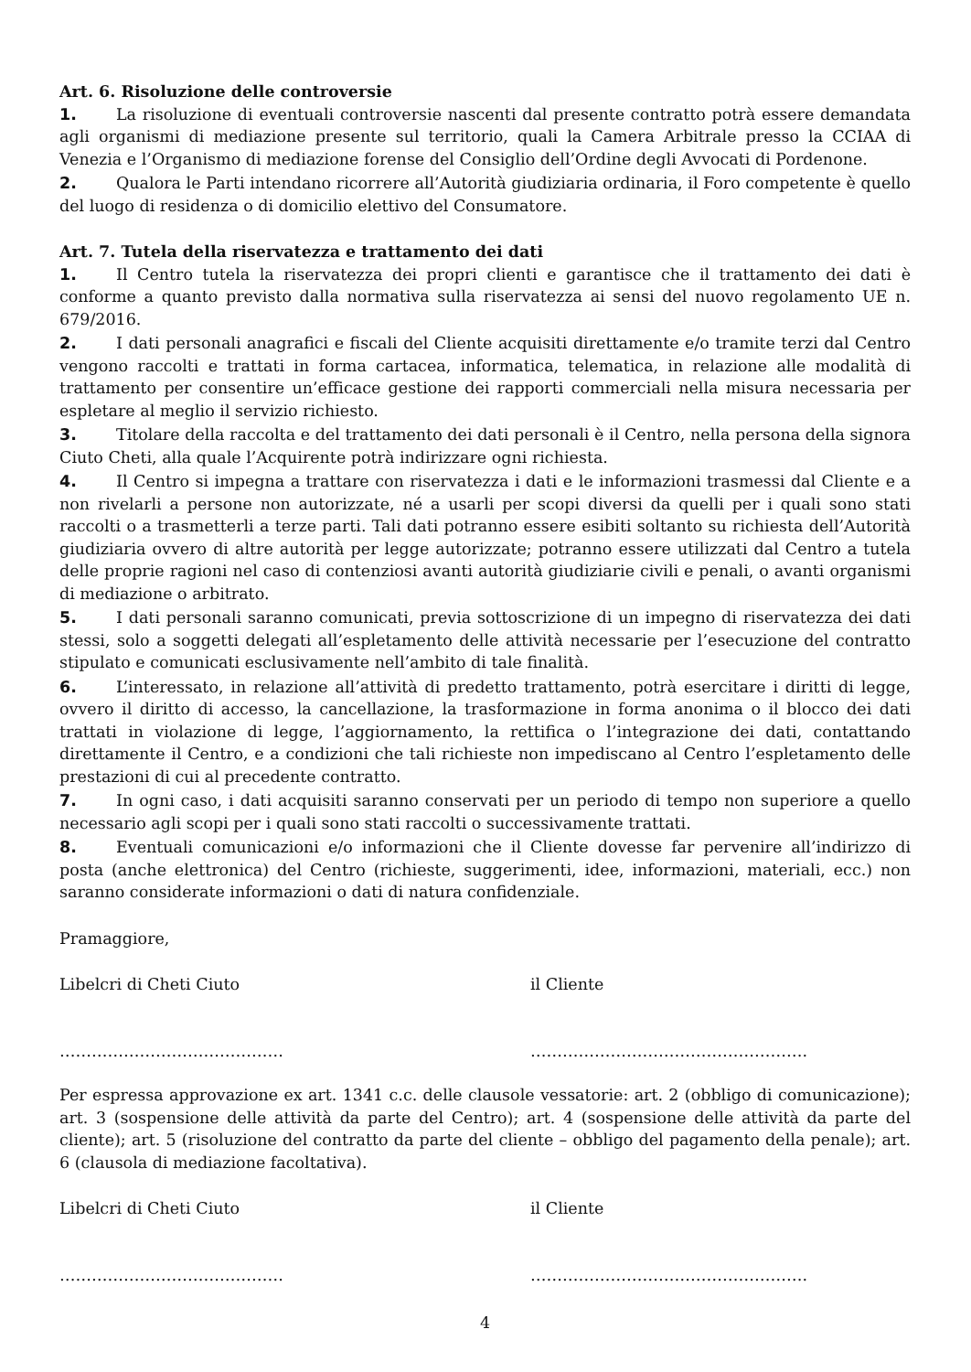Art. 6. Risoluzione delle controversie
1. La risoluzione di eventuali controversie nascenti dal presente contratto potrà essere demandata agli organismi di mediazione presente sul territorio, quali la Camera Arbitrale presso la CCIAA di Venezia e l’Organismo di mediazione forense del Consiglio dell’Ordine degli Avvocati di Pordenone.
2. Qualora le Parti intendano ricorrere all’Autorità giudiziaria ordinaria, il Foro competente è quello del luogo di residenza o di domicilio elettivo del Consumatore.
Art. 7. Tutela della riservatezza e trattamento dei dati
1. Il Centro tutela la riservatezza dei propri clienti e garantisce che il trattamento dei dati è conforme a quanto previsto dalla normativa sulla riservatezza ai sensi del nuovo regolamento UE n. 679/2016.
2. I dati personali anagrafici e fiscali del Cliente acquisiti direttamente e/o tramite terzi dal Centro vengono raccolti e trattati in forma cartacea, informatica, telematica, in relazione alle modalità di trattamento per consentire un’efficace gestione dei rapporti commerciali nella misura necessaria per espletare al meglio il servizio richiesto.
3. Titolare della raccolta e del trattamento dei dati personali è il Centro, nella persona della signora Ciuto Cheti, alla quale l’Acquirente potrà indirizzare ogni richiesta.
4. Il Centro si impegna a trattare con riservatezza i dati e le informazioni trasmessi dal Cliente e a non rivelarli a persone non autorizzate, né a usarli per scopi diversi da quelli per i quali sono stati raccolti o a trasmetterli a terze parti. Tali dati potranno essere esibiti soltanto su richiesta dell’Autorità giudiziaria ovvero di altre autorità per legge autorizzate; potranno essere utilizzati dal Centro a tutela delle proprie ragioni nel caso di contenziosi avanti autorità giudiziarie civili e penali, o avanti organismi di mediazione o arbitrato.
5. I dati personali saranno comunicati, previa sottoscrizione di un impegno di riservatezza dei dati stessi, solo a soggetti delegati all’espletamento delle attività necessarie per l’esecuzione del contratto stipulato e comunicati esclusivamente nell’ambito di tale finalità.
6. L’interessato, in relazione all’attività di predetto trattamento, potrà esercitare i diritti di legge, ovvero il diritto di accesso, la cancellazione, la trasformazione in forma anonima o il blocco dei dati trattati in violazione di legge, l’aggiornamento, la rettifica o l’integrazione dei dati, contattando direttamente il Centro, e a condizioni che tali richieste non impediscano al Centro l’espletamento delle prestazioni di cui al precedente contratto.
7. In ogni caso, i dati acquisiti saranno conservati per un periodo di tempo non superiore a quello necessario agli scopi per i quali sono stati raccolti o successivamente trattati.
8. Eventuali comunicazioni e/o informazioni che il Cliente dovesse far pervenire all’indirizzo di posta (anche elettronica) del Centro (richieste, suggerimenti, idee, informazioni, materiali, ecc.) non saranno considerate informazioni o dati di natura confidenziale.
Pramaggiore,
Libelcri di Cheti Ciuto il Cliente
…………………………………… …………………………………………….
Per espressa approvazione ex art. 1341 c.c. delle clausole vessatorie: art. 2 (obbligo di comunicazione); art. 3 (sospensione delle attività da parte del Centro); art. 4 (sospensione delle attività da parte del cliente); art. 5 (risoluzione del contratto da parte del cliente – obbligo del pagamento della penale); art. 6 (clausola di mediazione facoltativa).
Libelcri di Cheti Ciuto il Cliente
…………………………………… …………………………………………….
4